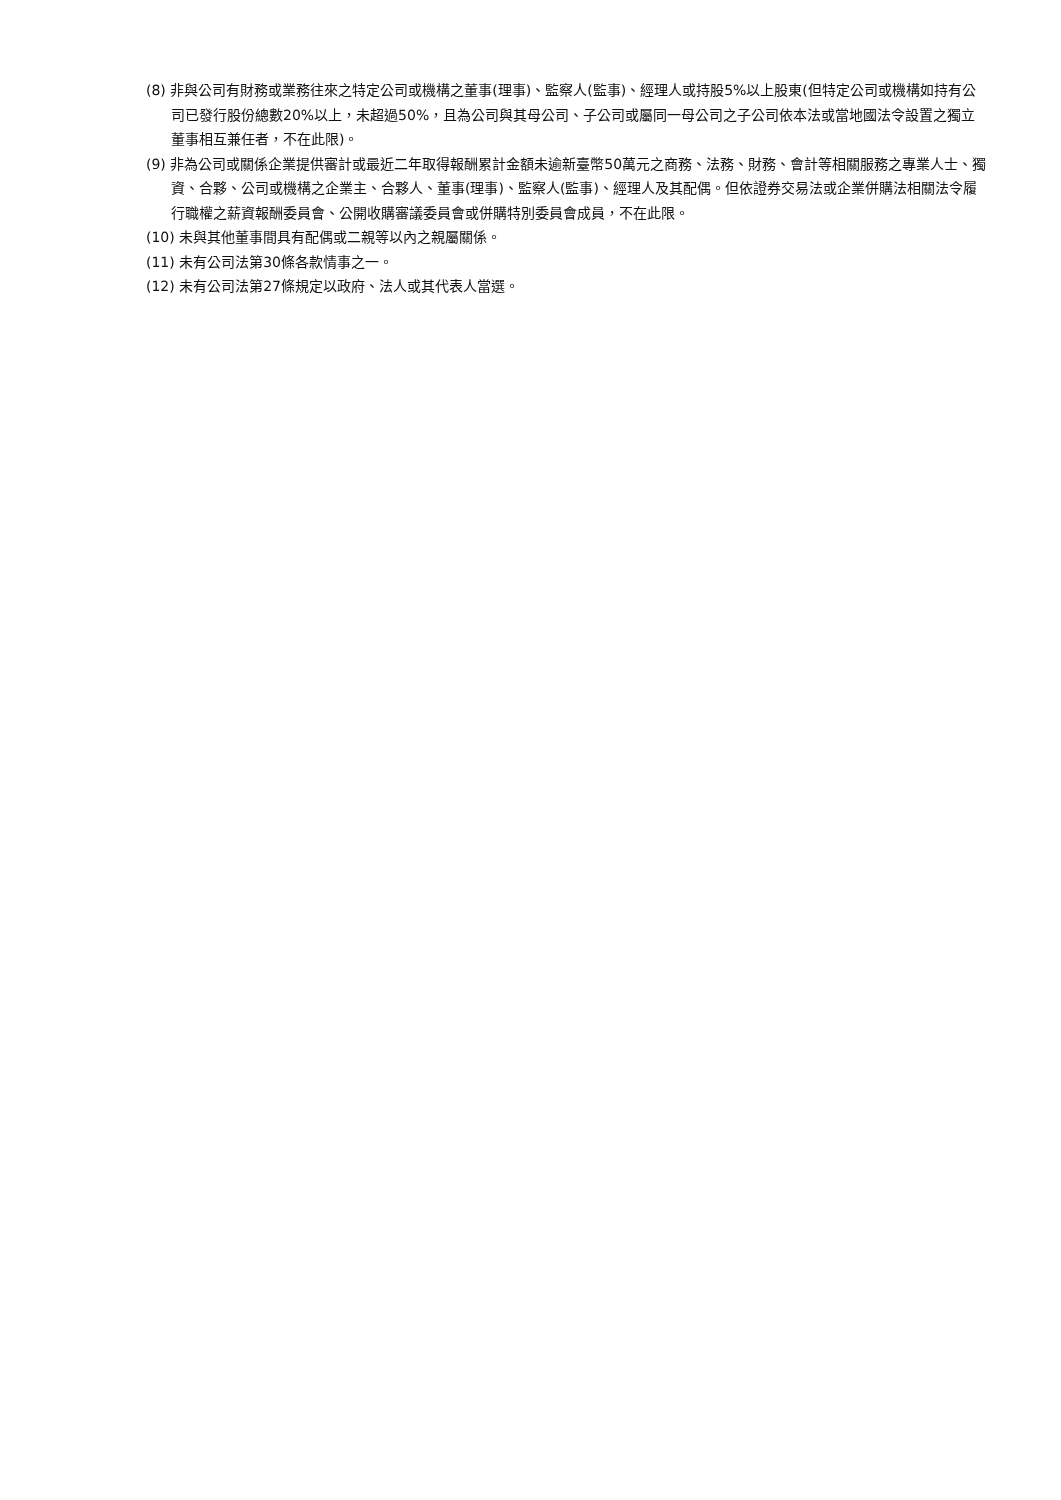(8) 非與公司有財務或業務往來之特定公司或機構之董事(理事)、監察人(監事)、經理人或持股5%以上股東(但特定公司或機構如持有公司已發行股份總數20%以上，未超過50%，且為公司與其母公司、子公司或屬同一母公司之子公司依本法或當地國法令設置之獨立董事相互兼任者，不在此限)。
(9) 非為公司或關係企業提供審計或最近二年取得報酬累計金額未逾新臺幣50萬元之商務、法務、財務、會計等相關服務之專業人士、獨資、合夥、公司或機構之企業主、合夥人、董事(理事)、監察人(監事)、經理人及其配偶。但依證券交易法或企業併購法相關法令履行職權之薪資報酬委員會、公開收購審議委員會或併購特別委員會成員，不在此限。
(10) 未與其他董事間具有配偶或二親等以內之親屬關係。
(11) 未有公司法第30條各款情事之一。
(12) 未有公司法第27條規定以政府、法人或其代表人當選。